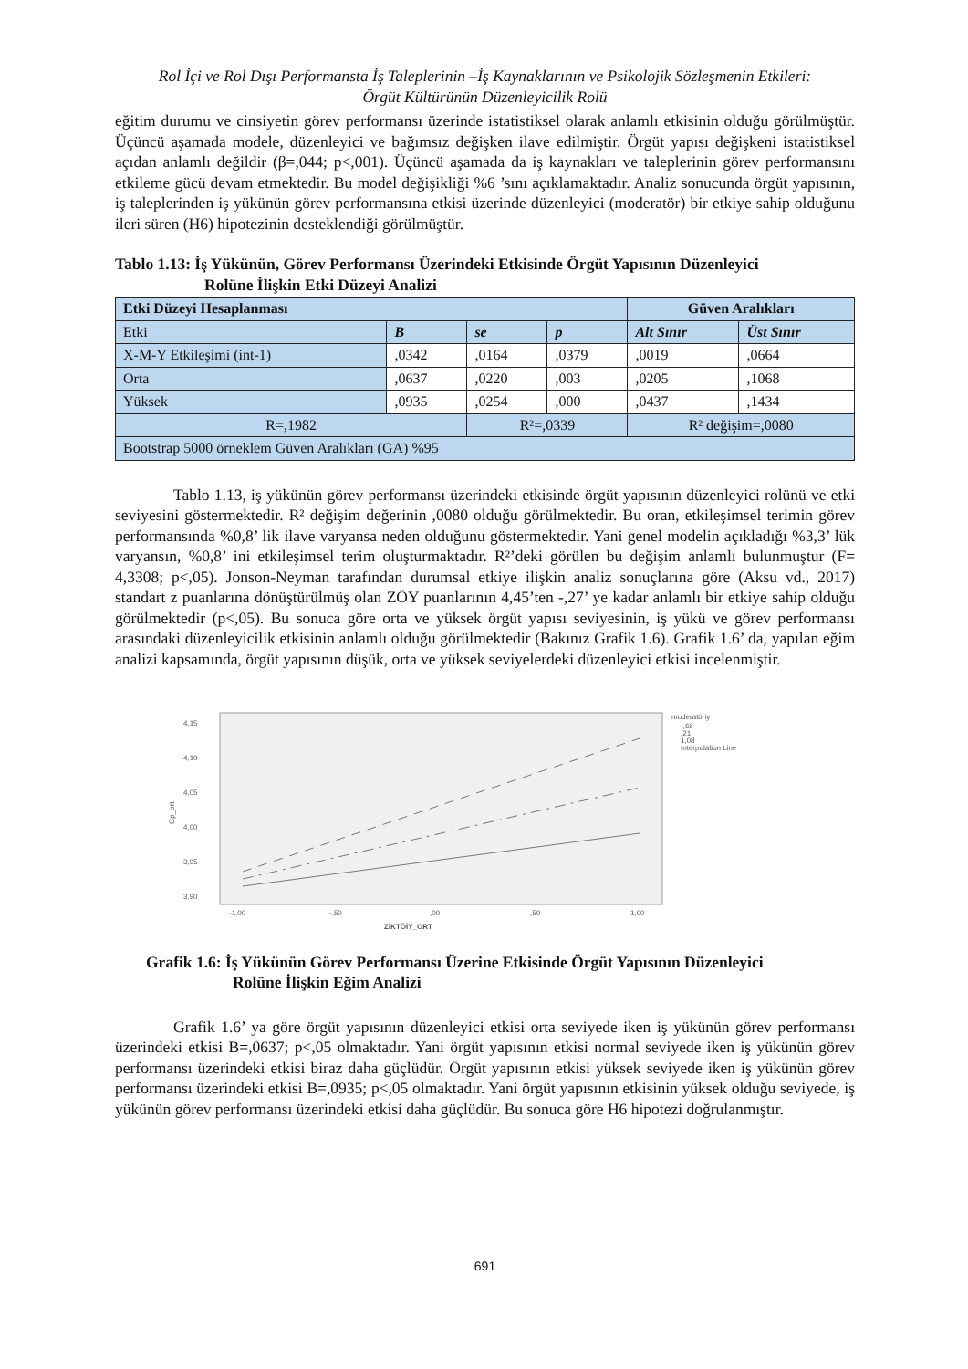Rol İçi ve Rol Dışı Performansta İş Taleplerinin –İş Kaynaklarının ve Psikolojik Sözleşmenin Etkileri:
Örgüt Kültürünün Düzenleyicilik Rolü
eğitim durumu ve cinsiyetin görev performansı üzerinde istatistiksel olarak anlamlı etkisinin olduğu görülmüştür. Üçüncü aşamada modele, düzenleyici ve bağımsız değişken ilave edilmiştir. Örgüt yapısı değişkeni istatistiksel açıdan anlamlı değildir (β=,044; p<,001). Üçüncü aşamada da iş kaynakları ve taleplerinin görev performansını etkileme gücü devam etmektedir. Bu model değişikliği %6 ’sını açıklamaktadır. Analiz sonucunda örgüt yapısının, iş taleplerinden iş yükünün görev performansına etkisi üzerinde düzenleyici (moderatör) bir etkiye sahip olduğunu ileri süren (H6) hipotezinin desteklendiği görülmüştür.
Tablo 1.13: İş Yükünün, Görev Performansı Üzerindeki Etkisinde Örgüt Yapısının Düzenleyici
Rolüne İlişkin Etki Düzeyi Analizi
| Etki Düzeyi Hesaplanması | | | | Güven Aralıkları | |
| --- | --- | --- | --- | --- | --- |
| Etki | B | se | p | Alt Sınır | Üst Sınır |
| X-M-Y Etkileşimi (int-1) | ,0342 | ,0164 | ,0379 | ,0019 | ,0664 |
| Orta | ,0637 | ,0220 | ,003 | ,0205 | ,1068 |
| Yüksek | ,0935 | ,0254 | ,000 | ,0437 | ,1434 |
| R=,1982 | | R²=,0339 | | R² değişim=,0080 | |
| Bootstrap 5000 örneklem Güven Aralıkları (GA) %95 | | | | | |
Tablo 1.13, iş yükünün görev performansı üzerindeki etkisinde örgüt yapısının düzenleyici rolünü ve etki seviyesini göstermektedir. R² değişim değerinin ,0080 olduğu görülmektedir. Bu oran, etkileşimsel terimin görev performansında %0,8’ lik ilave varyansa neden olduğunu göstermektedir. Yani genel modelin açıkladığı %3,3’ lük varyansın, %0,8’ ini etkileşimsel terim oluşturmaktadır. R²’deki görülen bu değişim anlamlı bulunmuştur (F= 4,3308; p<,05). Jonson-Neyman tarafından durumsal etkiye ilişkin analiz sonuçlarına göre (Aksu vd., 2017) standart z puanlarına dönüştürülmüş olan ZÖY puanlarının 4,45’ten -,27’ ye kadar anlamlı bir etkiye sahip olduğu görülmektedir (p<,05). Bu sonuca göre orta ve yüksek örgüt yapısı seviyesinin, iş yükü ve görev performansı arasındaki düzenleyicilik etkisinin anlamlı olduğu görülmektedir (Bakınız Grafik 1.6). Grafik 1.6’ da, yapılan eğim analizi kapsamında, örgüt yapısının düşük, orta ve yüksek seviyelerdeki düzenleyici etkisi incelenmiştir.
4,15
4,10
4,05
4,00
3,95
3,90
Gp_ort
-1,00
-,50
,00
,50
1,00
ZİKTÖİY_ORT
moderatöriy
-,66
,21
1,08
Interpolation Line
Grafik 1.6: İş Yükünün Görev Performansı Üzerine Etkisinde Örgüt Yapısının Düzenleyici
Rolüne İlişkin Eğim Analizi
Grafik 1.6’ ya göre örgüt yapısının düzenleyici etkisi orta seviyede iken iş yükünün görev performansı üzerindeki etkisi B=,0637; p<,05 olmaktadır. Yani örgüt yapısının etkisi normal seviyede iken iş yükünün görev performansı üzerindeki etkisi biraz daha güçlüdür. Örgüt yapısının etkisi yüksek seviyede iken iş yükünün görev performansı üzerindeki etkisi B=,0935; p<,05 olmaktadır. Yani örgüt yapısının etkisinin yüksek olduğu seviyede, iş yükünün görev performansı üzerindeki etkisi daha güçlüdür. Bu sonuca göre H6 hipotezi doğrulanmıştır.
691